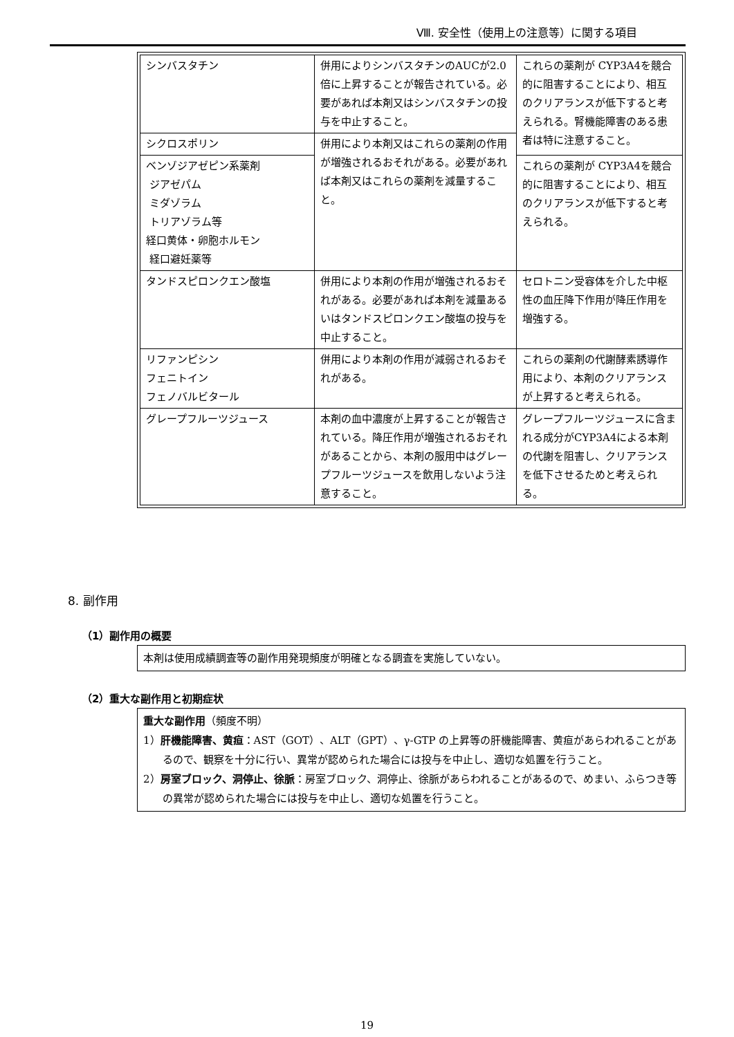Ⅷ. 安全性（使用上の注意等）に関する項目
| シンバスタチン | 併用によりシンバスタチンのAUCが2.0倍に上昇することが報告されている。必要があれば本剤又はシンバスタチンの投与を中止すること。 | これらの薬剤が CYP3A4を競合的に阻害することにより、相互のクリアランスが低下すると考えられる。腎機能障害のある患者は特に注意すること。 |
| シクロスポリン | 併用により本剤又はこれらの薬剤の作用が増強されるおそれがある。必要があれば本剤又はこれらの薬剤を減量すること。 | |
| ベンゾジアゼピン系薬剤 ジアゼパム ミダゾラム トリアゾラム等 経口黄体・卵胞ホルモン 経口避妊薬等 | | これらの薬剤が CYP3A4を競合的に阻害することにより、相互のクリアランスが低下すると考えられる。 |
| タンドスピロンクエン酸塩 | 併用により本剤の作用が増強されるおそれがある。必要があれば本剤を減量あるいはタンドスピロンクエン酸塩の投与を中止すること。 | セロトニン受容体を介した中枢性の血圧降下作用が降圧作用を増強する。 |
| リファンピシン フェニトイン フェノバルビタール | 併用により本剤の作用が減弱されるおそれがある。 | これらの薬剤の代謝酵素誘導作用により、本剤のクリアランスが上昇すると考えられる。 |
| グレープフルーツジュース | 本剤の血中濃度が上昇することが報告されている。降圧作用が増強されるおそれがあることから、本剤の服用中はグレープフルーツジュースを飲用しないよう注意すること。 | グレープフルーツジュースに含まれる成分がCYP3A4による本剤の代謝を阻害し、クリアランスを低下させるためと考えられる。 |
8. 副作用
（1）副作用の概要
本剤は使用成績調査等の副作用発現頻度が明確となる調査を実施していない。
（2）重大な副作用と初期症状
重大な副作用（頻度不明）
1）肝機能障害、黄疸：AST（GOT）、ALT（GPT）、γ-GTP の上昇等の肝機能障害、黄疸があらわれることがあるので、観察を十分に行い、異常が認められた場合には投与を中止し、適切な処置を行うこと。
2）房室ブロック、洞停止、徐脈：房室ブロック、洞停止、徐脈があらわれることがあるので、めまい、ふらつき等の異常が認められた場合には投与を中止し、適切な処置を行うこと。
19